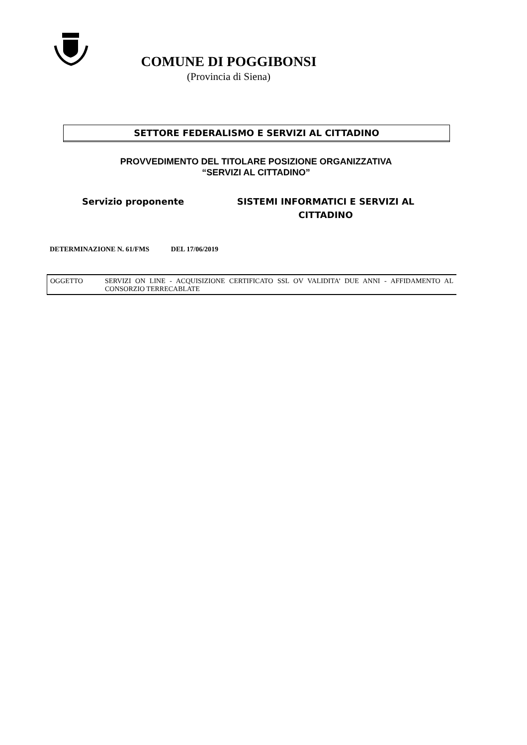COMUNE DI POGGIBONSI
(Provincia di Siena)
SETTORE FEDERALISMO E SERVIZI AL CITTADINO
PROVVEDIMENTO DEL TITOLARE POSIZIONE ORGANIZZATIVA
“SERVIZI AL CITTADINO”
Servizio proponente SISTEMI INFORMATICI E SERVIZI AL CITTADINO
DETERMINAZIONE N. 61/FMS DEL 17/06/2019
OGGETTO SERVIZI ON LINE - ACQUISIZIONE CERTIFICATO SSL OV VALIDITA’ DUE ANNI - AFFIDAMENTO AL CONSORZIO TERRECABLATE